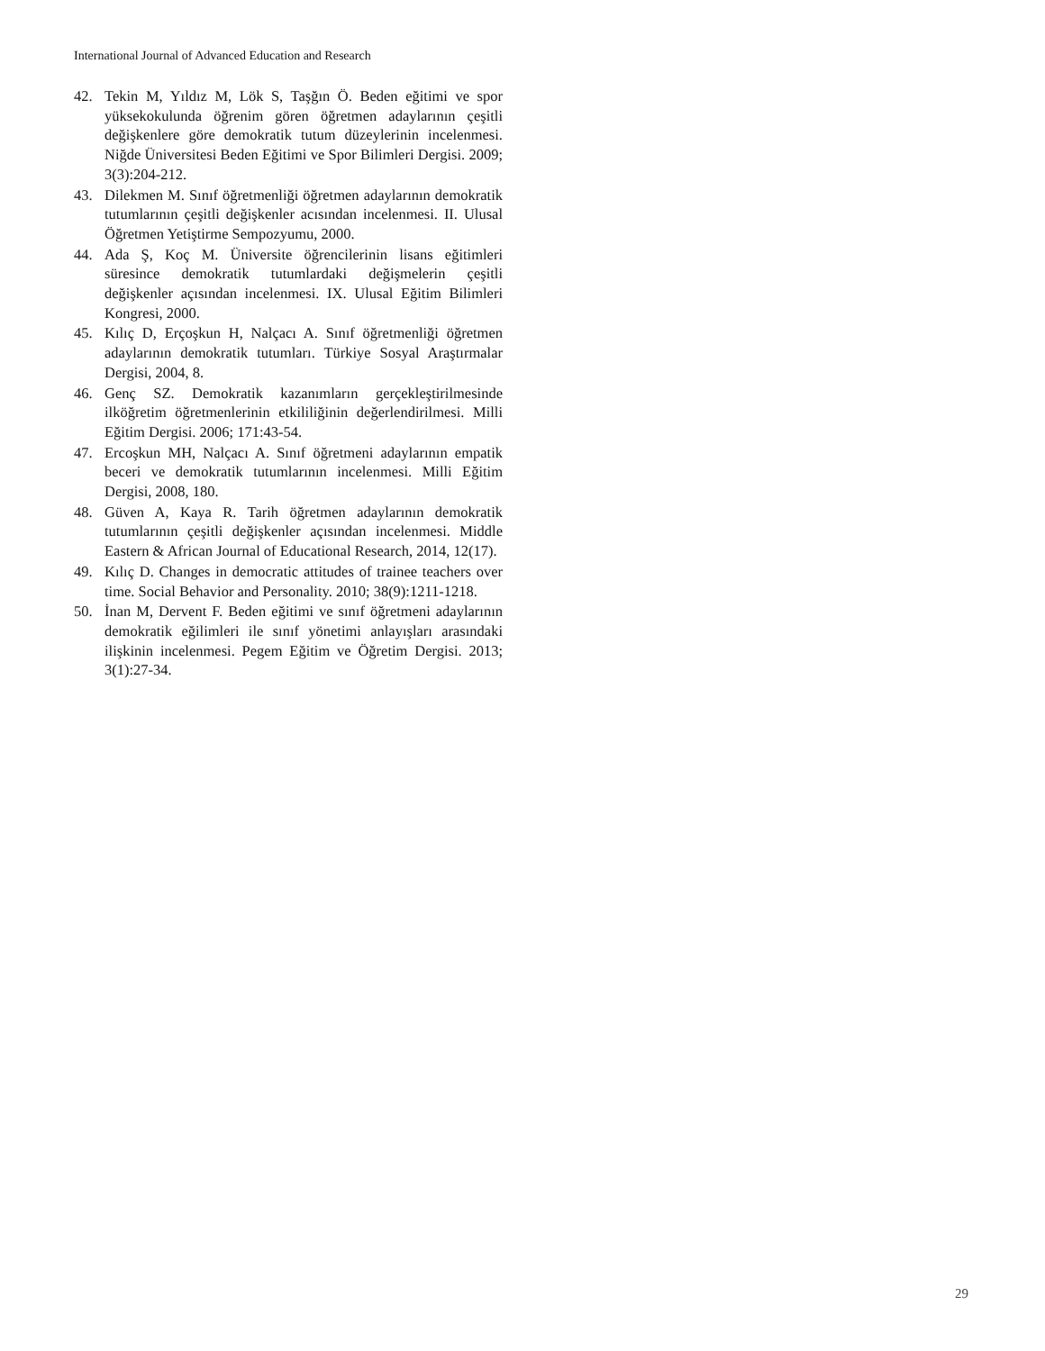International Journal of Advanced Education and Research
42. Tekin M, Yıldız M, Lök S, Taşğın Ö. Beden eğitimi ve spor yüksekokulunda öğrenim gören öğretmen adaylarının çeşitli değişkenlere göre demokratik tutum düzeylerinin incelenmesi. Niğde Üniversitesi Beden Eğitimi ve Spor Bilimleri Dergisi. 2009; 3(3):204-212.
43. Dilekmen M. Sınıf öğretmenliği öğretmen adaylarının demokratik tutumlarının çeşitli değişkenler acısından incelenmesi. II. Ulusal Öğretmen Yetiştirme Sempozyumu, 2000.
44. Ada Ş, Koç M. Üniversite öğrencilerinin lisans eğitimleri süresince demokratik tutumlardaki değişmelerin çeşitli değişkenler açısından incelenmesi. IX. Ulusal Eğitim Bilimleri Kongresi, 2000.
45. Kılıç D, Erçoşkun H, Nalçacı A. Sınıf öğretmenliği öğretmen adaylarının demokratik tutumları. Türkiye Sosyal Araştırmalar Dergisi, 2004, 8.
46. Genç SZ. Demokratik kazanımların gerçekleştirilmesinde ilköğretim öğretmenlerinin etkililiğinin değerlendirilmesi. Milli Eğitim Dergisi. 2006; 171:43-54.
47. Ercoşkun MH, Nalçacı A. Sınıf öğretmeni adaylarının empatik beceri ve demokratik tutumlarının incelenmesi. Milli Eğitim Dergisi, 2008, 180.
48. Güven A, Kaya R. Tarih öğretmen adaylarının demokratik tutumlarının çeşitli değişkenler açısından incelenmesi. Middle Eastern & African Journal of Educational Research, 2014, 12(17).
49. Kılıç D. Changes in democratic attitudes of trainee teachers over time. Social Behavior and Personality. 2010; 38(9):1211-1218.
50. İnan M, Dervent F. Beden eğitimi ve sınıf öğretmeni adaylarının demokratik eğilimleri ile sınıf yönetimi anlayışları arasındaki ilişkinin incelenmesi. Pegem Eğitim ve Öğretim Dergisi. 2013; 3(1):27-34.
29